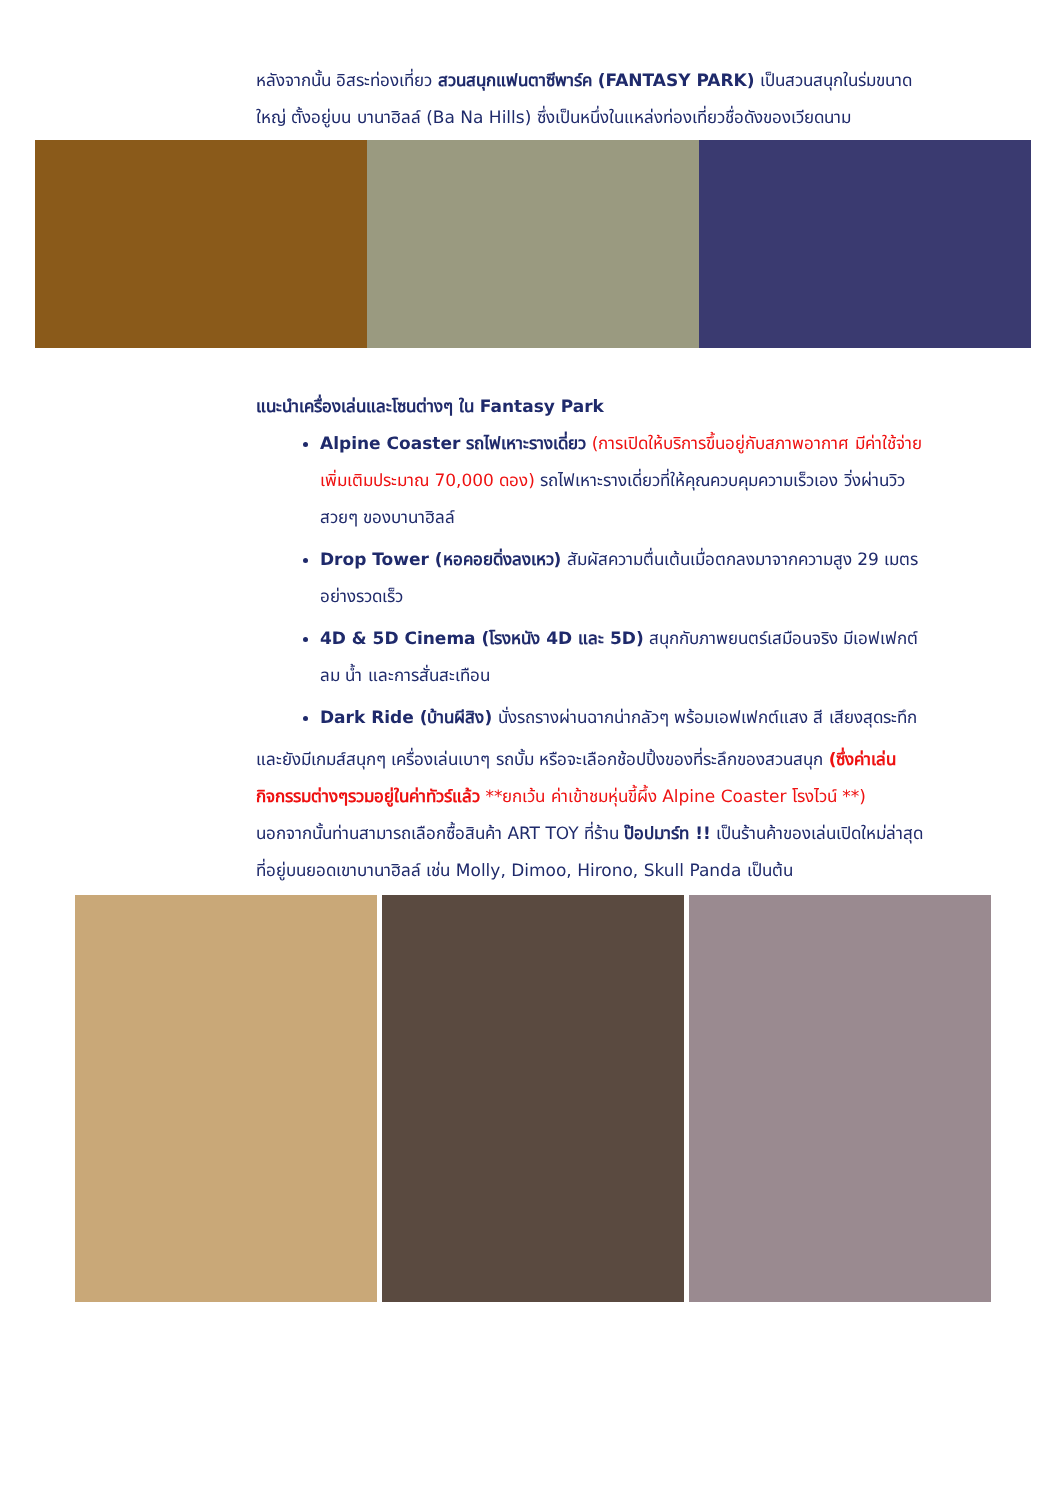หลังจากนั้น อิสระท่องเที่ยว สวนสนุกแฟนตาซีพาร์ค (FANTASY PARK) เป็นสวนสนุกในร่มขนาดใหญ่ ตั้งอยู่บน บานาฮิลล์ (Ba Na Hills) ซึ่งเป็นหนึ่งในแหล่งท่องเที่ยวชื่อดังของเวียดนาม
แนะนำเครื่องเล่นและโซนต่างๆ ใน Fantasy Park
Alpine Coaster รถไฟเหาะรางเดี่ยว (การเปิดให้บริการขึ้นอยู่กับสภาพอากาศ มีค่าใช้จ่ายเพิ่มเติมประมาณ 70,000 ดอง) รถไฟเหาะรางเดี่ยวที่ให้คุณควบคุมความเร็วเอง วิ่งผ่านวิวสวยๆ ของบานาฮิลล์
Drop Tower (หอคอยดิ่งลงเหว) สัมผัสความตื่นเต้นเมื่อตกลงมาจากความสูง 29 เมตร อย่างรวดเร็ว
4D & 5D Cinema (โรงหนัง 4D และ 5D) สนุกกับภาพยนตร์เสมือนจริง มีเอฟเฟกต์ลม น้ำ และการสั่นสะเทือน
Dark Ride (บ้านผีสิง) นั่งรถรางผ่านฉากน่ากลัวๆ พร้อมเอฟเฟกต์แสง สี เสียงสุดระทึก
และยังมีเกมส์สนุกๆ เครื่องเล่นเบาๆ รถบั้ม หรือจะเลือกช้อปปิ้งของที่ระลึกของสวนสนุก (ซึ่งค่าเล่นกิจกรรมต่างๆรวมอยู่ในค่าทัวร์แล้ว **ยกเว้น ค่าเข้าชมหุ่นขี้ผึ้ง Alpine Coaster โรงไวน์ **)
นอกจากนั้นท่านสามารถเลือกซื้อสินค้า ART TOY ที่ร้าน ป๊อปมาร์ท !! เป็นร้านค้าของเล่นเปิดใหม่ล่าสุดที่อยู่บนยอดเขาบานาฮิลล์ เช่น Molly, Dimoo, Hirono, Skull Panda เป็นต้น